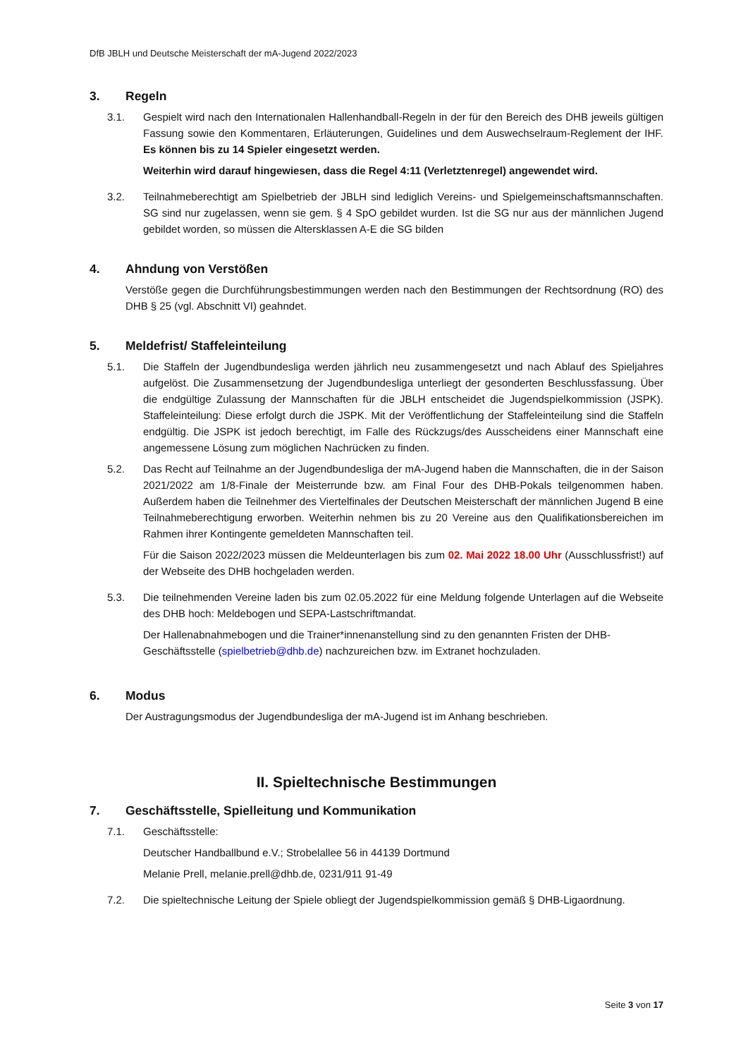DfB JBLH und Deutsche Meisterschaft der mA-Jugend 2022/2023
3. Regeln
3.1. Gespielt wird nach den Internationalen Hallenhandball-Regeln in der für den Bereich des DHB jeweils gültigen Fassung sowie den Kommentaren, Erläuterungen, Guidelines und dem Auswechselraum-Reglement der IHF. Es können bis zu 14 Spieler eingesetzt werden.
Weiterhin wird darauf hingewiesen, dass die Regel 4:11 (Verletztenregel) angewendet wird.
3.2. Teilnahmeberechtigt am Spielbetrieb der JBLH sind lediglich Vereins- und Spielgemeinschaftsmannschaften. SG sind nur zugelassen, wenn sie gem. § 4 SpO gebildet wurden. Ist die SG nur aus der männlichen Jugend gebildet worden, so müssen die Altersklassen A-E die SG bilden
4. Ahndung von Verstößen
Verstöße gegen die Durchführungsbestimmungen werden nach den Bestimmungen der Rechtsordnung (RO) des DHB § 25 (vgl. Abschnitt VI) geahndet.
5. Meldefrist/ Staffeleinteilung
5.1. Die Staffeln der Jugendbundesliga werden jährlich neu zusammengesetzt und nach Ablauf des Spieljahres aufgelöst. Die Zusammensetzung der Jugendbundesliga unterliegt der gesonderten Beschlussfassung. Über die endgültige Zulassung der Mannschaften für die JBLH entscheidet die Jugendspielkommission (JSPK). Staffeleinteilung: Diese erfolgt durch die JSPK. Mit der Veröffentlichung der Staffeleinteilung sind die Staffeln endgültig. Die JSPK ist jedoch berechtigt, im Falle des Rückzugs/des Ausscheidens einer Mannschaft eine angemessene Lösung zum möglichen Nachrücken zu finden.
5.2. Das Recht auf Teilnahme an der Jugendbundesliga der mA-Jugend haben die Mannschaften, die in der Saison 2021/2022 am 1/8-Finale der Meisterrunde bzw. am Final Four des DHB-Pokals teilgenommen haben. Außerdem haben die Teilnehmer des Viertelfinales der Deutschen Meisterschaft der männlichen Jugend B eine Teilnahmeberechtigung erworben. Weiterhin nehmen bis zu 20 Vereine aus den Qualifikationsbereichen im Rahmen ihrer Kontingente gemeldeten Mannschaften teil.
Für die Saison 2022/2023 müssen die Meldeunterlagen bis zum 02. Mai 2022 18.00 Uhr (Ausschlussfrist!) auf der Webseite des DHB hochgeladen werden.
5.3. Die teilnehmenden Vereine laden bis zum 02.05.2022 für eine Meldung folgende Unterlagen auf die Webseite des DHB hoch: Meldebogen und SEPA-Lastschriftmandat.
Der Hallenabnahmebogen und die Trainer*innenanstellung sind zu den genannten Fristen der DHB-Geschäftsstelle (spielbetrieb@dhb.de) nachzureichen bzw. im Extranet hochzuladen.
6. Modus
Der Austragungsmodus der Jugendbundesliga der mA-Jugend ist im Anhang beschrieben.
II. Spieltechnische Bestimmungen
7. Geschäftsstelle, Spielleitung und Kommunikation
7.1. Geschäftsstelle:
Deutscher Handballbund e.V.; Strobelallee 56 in 44139 Dortmund
Melanie Prell, melanie.prell@dhb.de, 0231/911 91-49
7.2. Die spieltechnische Leitung der Spiele obliegt der Jugendspielkommission gemäß § DHB-Ligaordnung.
Seite 3 von 17